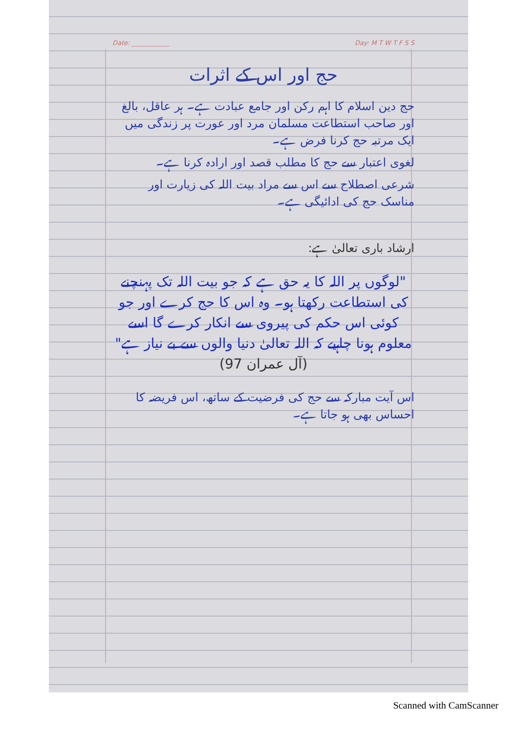Date: ____________ Day: M T W T F S S
حج اور اس کے اثرات
حج دین اسلام کا اہم رکن اور جامع عبادت ہے۔ ہر عاقل، بالغ اور صاحب استطاعت مسلمان مرد اور عورت پر زندگی میں ایک مرتبہ حج کرنا فرض ہے۔
لغوی اعتبار سے حج کا مطلب قصد اور ارادہ کرنا ہے۔
شرعی اصطلاح سے اس سے مراد بیت اللہ کی زیارت اور مناسک حج کی ادائیگی ہے۔
ارشاد باری تعالیٰ ہے:
"لوگوں پر اللہ کا یہ حق ہے کہ جو بیت اللہ تک پہنچنے کی استطاعت رکھتا ہو۔ وہ اس کا حج کرے اور جو کوئی اس حکم کی پیروی سے انکار کرے گا اسے معلوم ہونا چاہیے کہ اللہ تعالیٰ دنیا والوں سے بے نیاز ہے" (آل عمران 97)
اس آیت مبارکہ سے حج کی فرضیت کے ساتھ، اس فریضہ کا احساس بھی ہو جاتا ہے۔
Scanned with CamScanner